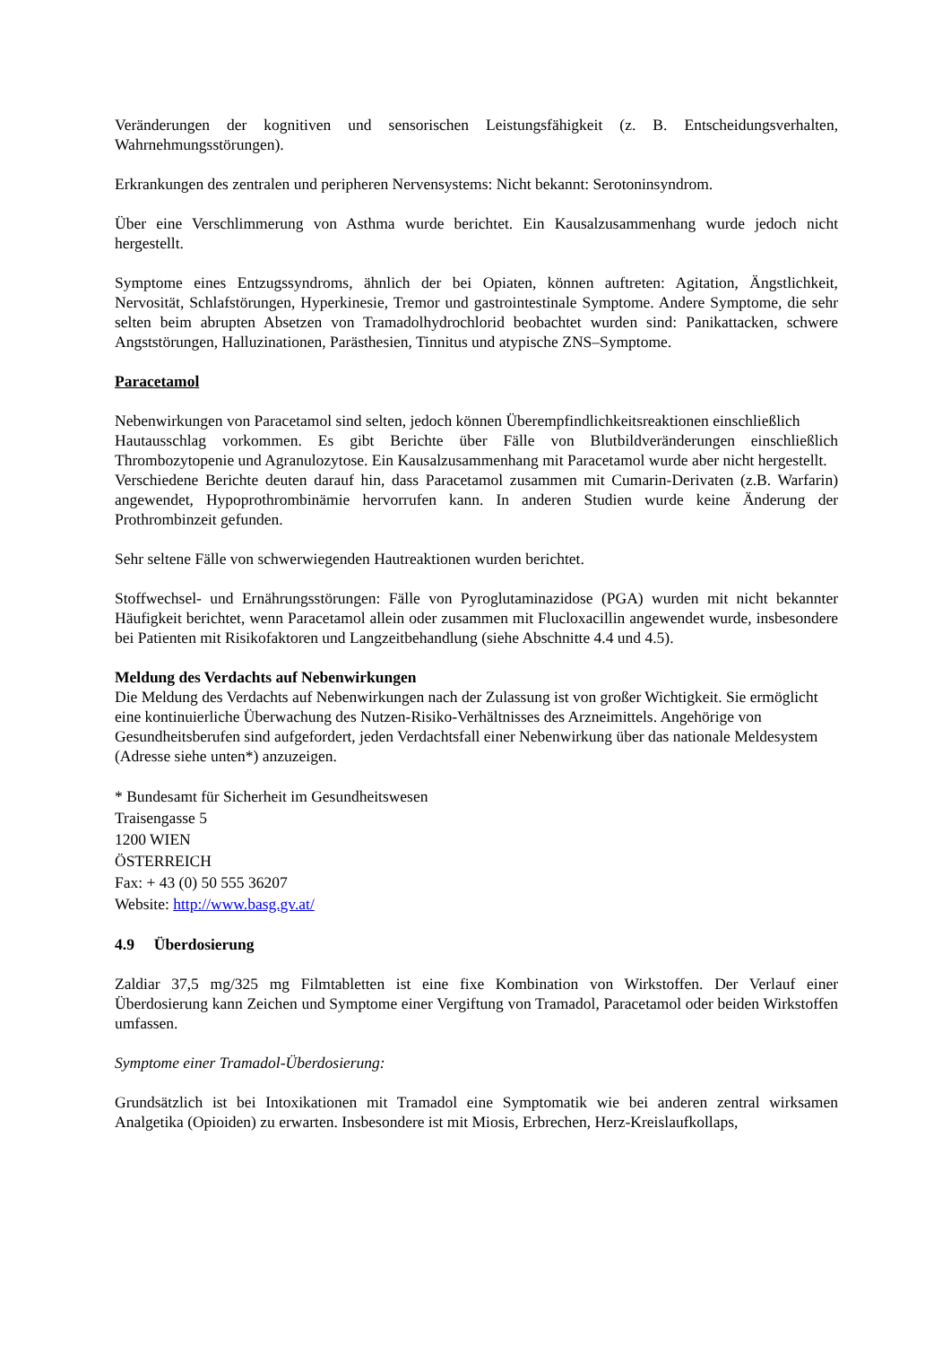Veränderungen der kognitiven und sensorischen Leistungsfähigkeit (z. B. Entscheidungsverhalten, Wahrnehmungsstörungen).
Erkrankungen des zentralen und peripheren Nervensystems: Nicht bekannt: Serotoninsyndrom.
Über eine Verschlimmerung von Asthma wurde berichtet. Ein Kausalzusammenhang wurde jedoch nicht hergestellt.
Symptome eines Entzugssyndroms, ähnlich der bei Opiaten, können auftreten: Agitation, Ängstlichkeit, Nervosität, Schlafstörungen, Hyperkinesie, Tremor und gastrointestinale Symptome. Andere Symptome, die sehr selten beim abrupten Absetzen von Tramadolhydrochlorid beobachtet wurden sind: Panikattacken, schwere Angststörungen, Halluzinationen, Parästhesien, Tinnitus und atypische ZNS–Symptome.
Paracetamol
Nebenwirkungen von Paracetamol sind selten, jedoch können Überempfindlichkeitsreaktionen einschließlich
Hautausschlag vorkommen. Es gibt Berichte über Fälle von Blutbildveränderungen einschließlich Thrombozytopenie und Agranulozytose. Ein Kausalzusammenhang mit Paracetamol wurde aber nicht hergestellt.
Verschiedene Berichte deuten darauf hin, dass Paracetamol zusammen mit Cumarin-Derivaten (z.B. Warfarin) angewendet, Hypoprothrombinämie hervorrufen kann. In anderen Studien wurde keine Änderung der Prothrombinzeit gefunden.
Sehr seltene Fälle von schwerwiegenden Hautreaktionen wurden berichtet.
Stoffwechsel- und Ernährungsstörungen: Fälle von Pyroglutaminazidose (PGA) wurden mit nicht bekannter Häufigkeit berichtet, wenn Paracetamol allein oder zusammen mit Flucloxacillin angewendet wurde, insbesondere bei Patienten mit Risikofaktoren und Langzeitbehandlung (siehe Abschnitte 4.4 und 4.5).
Meldung des Verdachts auf Nebenwirkungen
Die Meldung des Verdachts auf Nebenwirkungen nach der Zulassung ist von großer Wichtigkeit. Sie ermöglicht eine kontinuierliche Überwachung des Nutzen-Risiko-Verhältnisses des Arzneimittels. Angehörige von Gesundheitsberufen sind aufgefordert, jeden Verdachtsfall einer Nebenwirkung über das nationale Meldesystem (Adresse siehe unten*) anzuzeigen.
* Bundesamt für Sicherheit im Gesundheitswesen
Traisengasse 5
1200 WIEN
ÖSTERREICH
Fax: + 43 (0) 50 555 36207
Website: http://www.basg.gv.at/
4.9 Überdosierung
Zaldiar 37,5 mg/325 mg Filmtabletten ist eine fixe Kombination von Wirkstoffen. Der Verlauf einer Überdosierung kann Zeichen und Symptome einer Vergiftung von Tramadol, Paracetamol oder beiden Wirkstoffen umfassen.
Symptome einer Tramadol-Überdosierung:
Grundsätzlich ist bei Intoxikationen mit Tramadol eine Symptomatik wie bei anderen zentral wirksamen Analgetika (Opioiden) zu erwarten. Insbesondere ist mit Miosis, Erbrechen, Herz-Kreislaufkollaps,